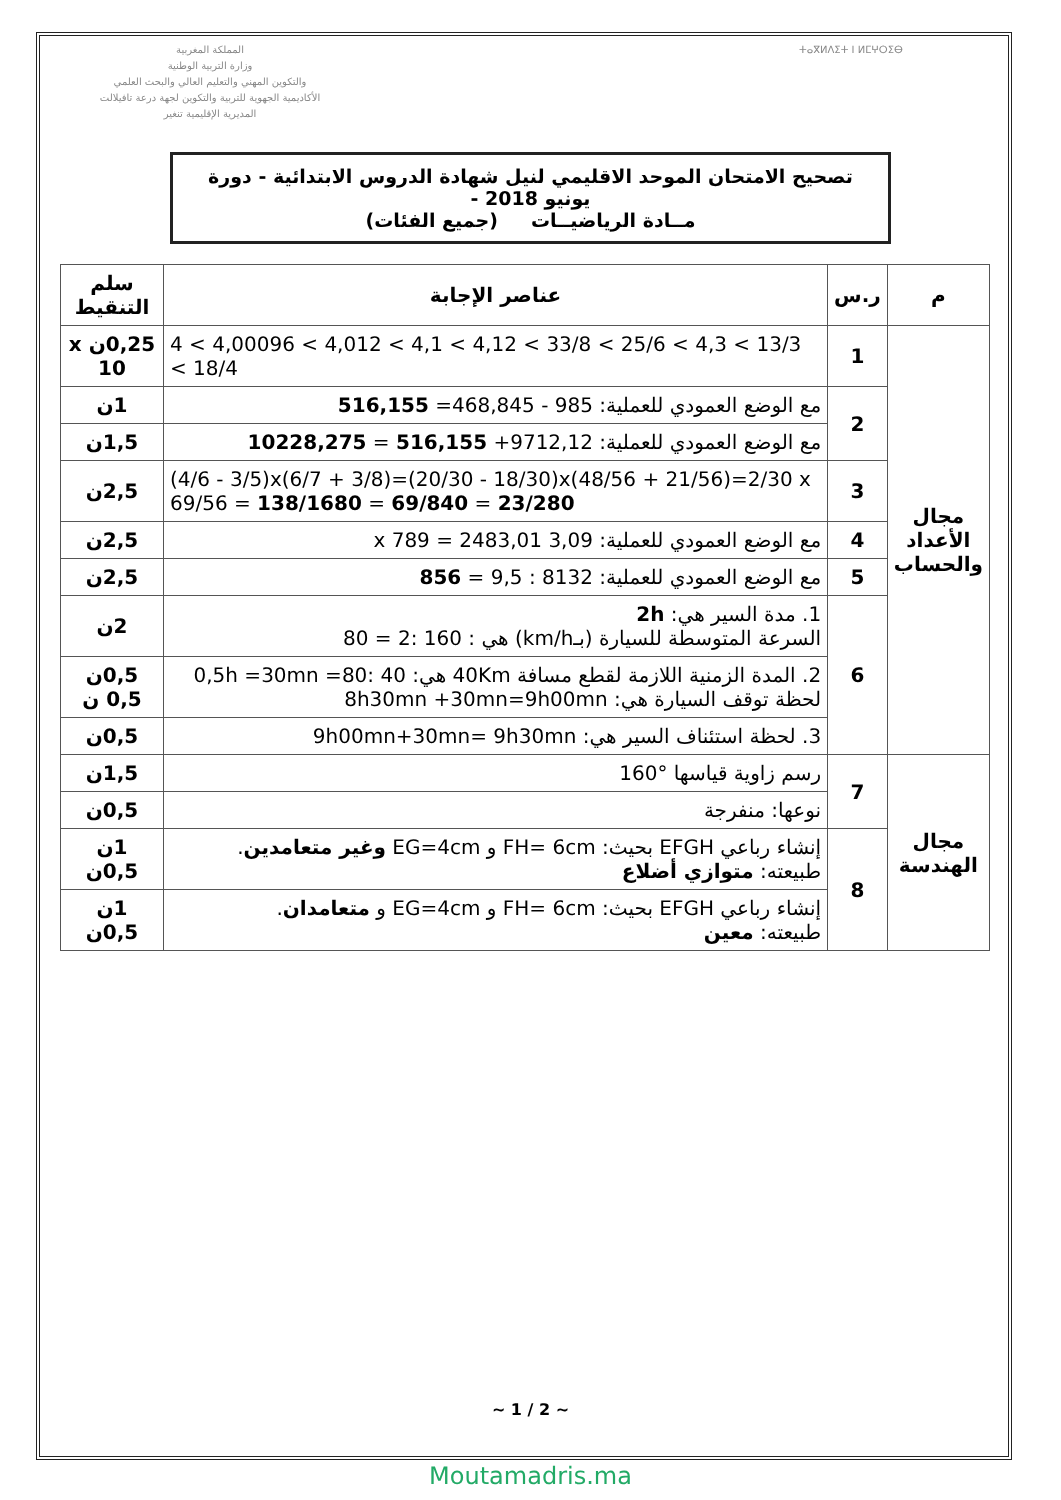المملكة المغربية
وزارة التربية الوطنية
والتكوين المهني والتعليم العالي والبحث العلمي
الأكاديمية الجهوية للتربية والتكوين لجهة درعة تافيلالت
المديرية الإقليمية تنغير
ⵜⴰⴳⵍⴷⵉⵜ ⵏ ⵍⵎⵖⵔⵉⴱ
تصحيح الامتحان الموحد الاقليمي لنيل شهادة الدروس الابتدائية - دورة يونيو 2018 -
مــادة الرياضيــات (جميع الفئات)
| م | ر.س | عناصر الإجابة | سلم التنقيط |
| --- | --- | --- | --- |
| مجال الأعداد والحساب | 1 | 4 < 4,00096 < 4,012 < 4,1 < 4,12 < 33/8 < 25/6 < 4,3 < 13/3 < 18/4 | 0,25ن x 10 |
| | 2 | مع الوضع العمودي للعملية: 985 - 468,845= 516,155 | 1ن |
| | | مع الوضع العمودي للعملية: 9712,12+ 516,155 = 10228,275 | 1,5ن |
| | 3 | (4/6 - 3/5)x(6/7 + 3/8)=(20/30 - 18/30)x(48/56 + 21/56)=2/30 x 69/56 = 138/1680 = 69/840 = 23/280 | 2,5ن |
| | 4 | مع الوضع العمودي للعملية: 3,09 x 789 = 2483,01 | 2,5ن |
| | 5 | مع الوضع العمودي للعملية: 8132 : 9,5 = 856 | 2,5ن |
| | 6 | 1. مدة السير هي: 2h السرعة المتوسطة للسيارة (بـkm/h) هي : 160 :2 = 80 | 2ن |
| | | 2. المدة الزمنية اللازمة لقطع مسافة 40Km هي: 40 :80= 0,5h =30mn لحظة توقف السيارة هي: 8h30mn +30mn=9h00mn | 0,5ن 0,5 ن |
| | | 3. لحظة استئناف السير هي: 9h00mn+30mn= 9h30mn | 0,5ن |
| مجال الهندسة | 7 | رسم زاوية قياسها °160 | 1,5ن |
| | | نوعها: منفرجة | 0,5ن |
| | 8 | إنشاء رباعي EFGH بحيث: FH= 6cm و EG=4cm وغير متعامدين . طبيعته: متوازي أضلاع | 1ن 0,5ن |
| | | إنشاء رباعي EFGH بحيث: FH= 6cm و EG=4cm و متعامدان . طبيعته: معين | 1ن 0,5ن |
~ 1 / 2 ~
Moutamadris.ma